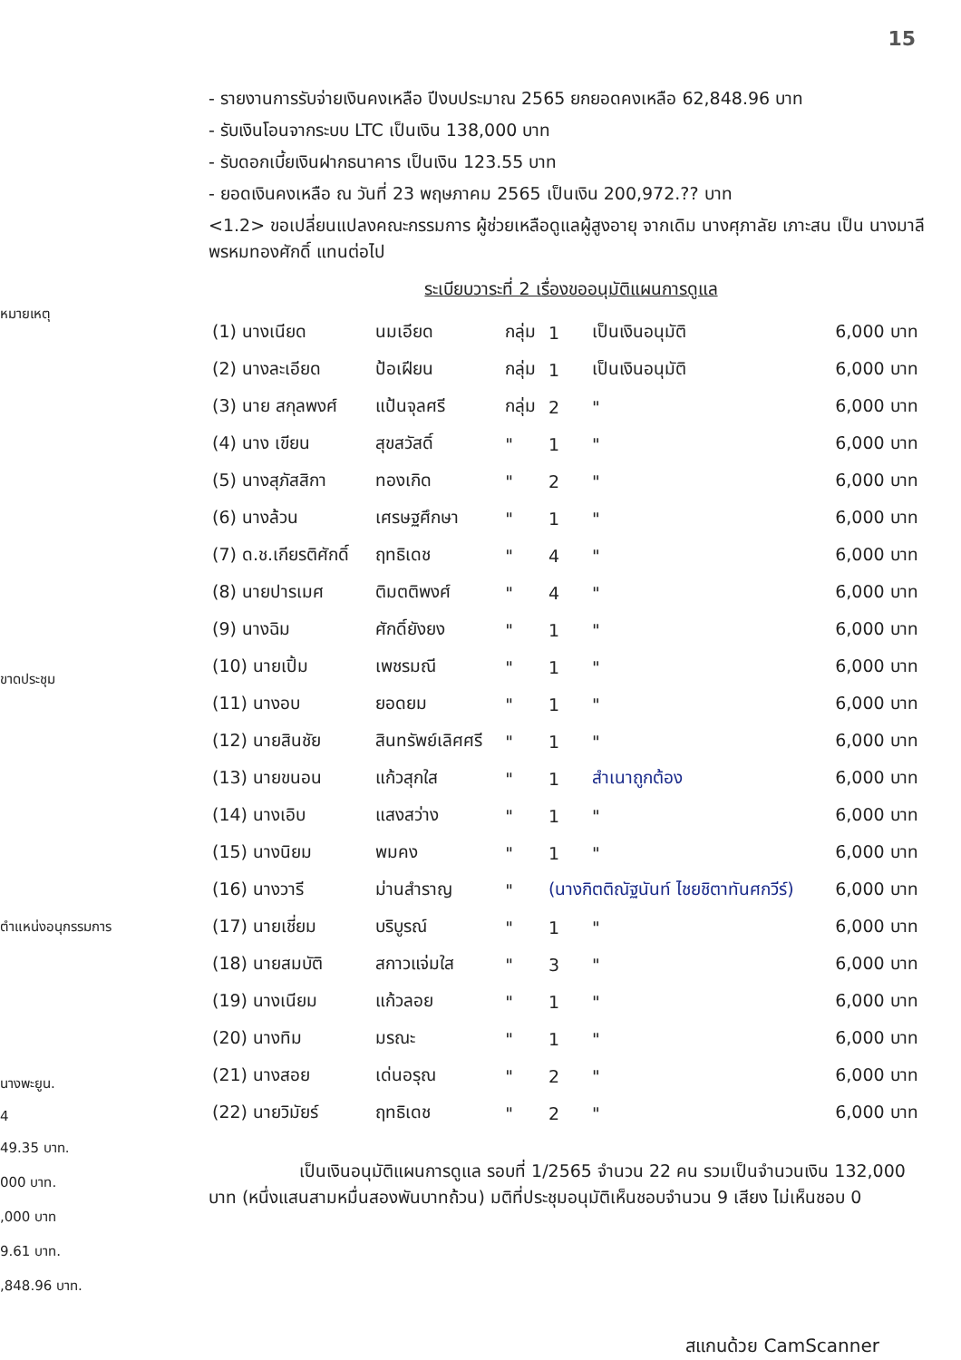15
- รายงานการรับจ่ายเงินคงเหลือ ปีงบประมาณ 2565 ยกยอดคงเหลือ 62,848.96 บาท
- รับเงินโอนจากระบบ LTC เป็นเงิน 138,000 บาท
- รับดอกเบี้ยเงินฝากธนาคาร เป็นเงิน 123.55 บาท
- ยอดเงินคงเหลือ ณ วันที่ 23 พฤษภาคม 2565 เป็นเงิน 200,972.?? บาท
<1.2> ขอเปลี่ยนแปลงคณะกรรมการ ผู้ช่วยเหลือดูแลผู้สูงอายุ จากเดิม นางศุภาลัย เภาะสน เป็น นางมาลี พรหมทองศักดิ์ แทนต่อไป
ระเบียบวาระที่ 2 เรื่องขออนุมัติแผนการดูแล
| (1) นางเนียด | นมเอียด | กลุ่ม | 1 | เป็นเงินอนุมัติ | 6,000 บาท |
| (2) นางละเอียด | ป้อเฝียน | กลุ่ม | 1 | เป็นเงินอนุมัติ | 6,000 บาท |
| (3) นาย สกุลพงศ์ | แป้นจุลศรี | กลุ่ม | 2 | " | 6,000 บาท |
| (4) นาง เขียน | สุขสวัสดิ์ | " | 1 | " | 6,000 บาท |
| (5) นางสุภัสสิกา | ทองเกิด | " | 2 | " | 6,000 บาท |
| (6) นางล้วน | เศรษฐศึกษา | " | 1 | " | 6,000 บาท |
| (7) ด.ช.เกียรติศักดิ์ | ฤทธิเดช | " | 4 | " | 6,000 บาท |
| (8) นายปารเมศ | ติมตติพงศ์ | " | 4 | " | 6,000 บาท |
| (9) นางฉิม | ศักดิ์ยังยง | " | 1 | " | 6,000 บาท |
| (10) นายเปิ้ม | เพชรมณี | " | 1 | " | 6,000 บาท |
| (11) นางอบ | ยอดยม | " | 1 | " | 6,000 บาท |
| (12) นายสินชัย | สินทรัพย์เลิศศรี | " | 1 | " | 6,000 บาท |
| (13) นายขนอน | แก้วสุกใส | " | 1 | สำเนาถูกต้อง | 6,000 บาท |
| (14) นางเอิบ | แสงสว่าง | " | 1 | " | 6,000 บาท |
| (15) นางนิยม | พมคง | " | 1 | " | 6,000 บาท |
| (16) นางวารี | ม่านสำราญ | " | (นางกิตติณัฐนันท์ ไชยชิตาทันศกวีร์) | | 6,000 บาท |
| (17) นายเชี่ยม | บริบูรณ์ | " | 1 | " | 6,000 บาท |
| (18) นายสมบัติ | สกาวแจ่มใส | " | 3 | " | 6,000 บาท |
| (19) นางเนียม | แก้วลอย | " | 1 | " | 6,000 บาท |
| (20) นางทิม | มรณะ | " | 1 | " | 6,000 บาท |
| (21) นางสอย | เด่นอรุณ | " | 2 | " | 6,000 บาท |
| (22) นายวิมัยร์ | ฤทธิเดช | " | 2 | " | 6,000 บาท |
เป็นเงินอนุมัติแผนการดูแล รอบที่ 1/2565 จำนวน 22 คน รวมเป็นจำนวนเงิน 132,000 บาท (หนึ่งแสนสามหมื่นสองพันบาทถ้วน) มติที่ประชุมอนุมัติเห็นชอบจำนวน 9 เสียง ไม่เห็นชอบ 0
หมายเหตุ
ขาดประชุม
ตำแหน่งอนุกรรมการ
นางพะยูน.
4
49.35 บาท.
000 บาท.
,000 บาท
9.61 บาท.
,848.96 บาท.
สแกนด้วย CamScanner